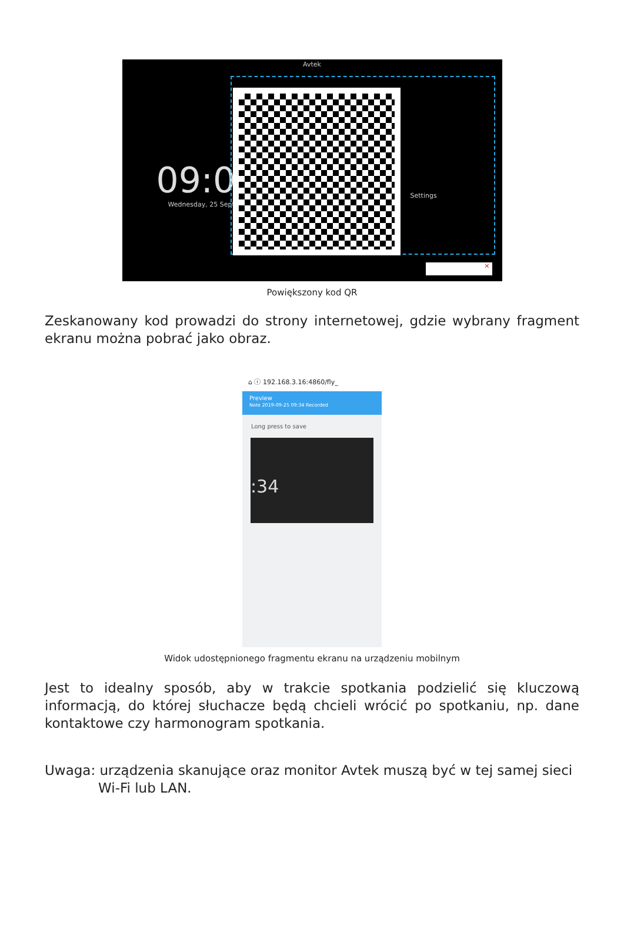Avtek
09:0
Wednesday, 25 Septe
Settings
✕
Powiększony kod QR
Zeskanowany kod prowadzi do strony internetowej, gdzie wybrany fragment ekranu można pobrać jako obraz.
⌂ ⓘ 192.168.3.16:4860/fly_
Preview
Note 2019-09-25 09:34 Recorded
Long press to save
:34
Widok udostępnionego fragmentu ekranu na urządzeniu mobilnym
Jest to idealny sposób, aby w trakcie spotkania podzielić się kluczową informacją, do której słuchacze będą chcieli wrócić po spotkaniu, np. dane kontaktowe czy harmonogram spotkania.
Uwaga: urządzenia skanujące oraz monitor Avtek muszą być w tej samej sieci
Wi-Fi lub LAN.